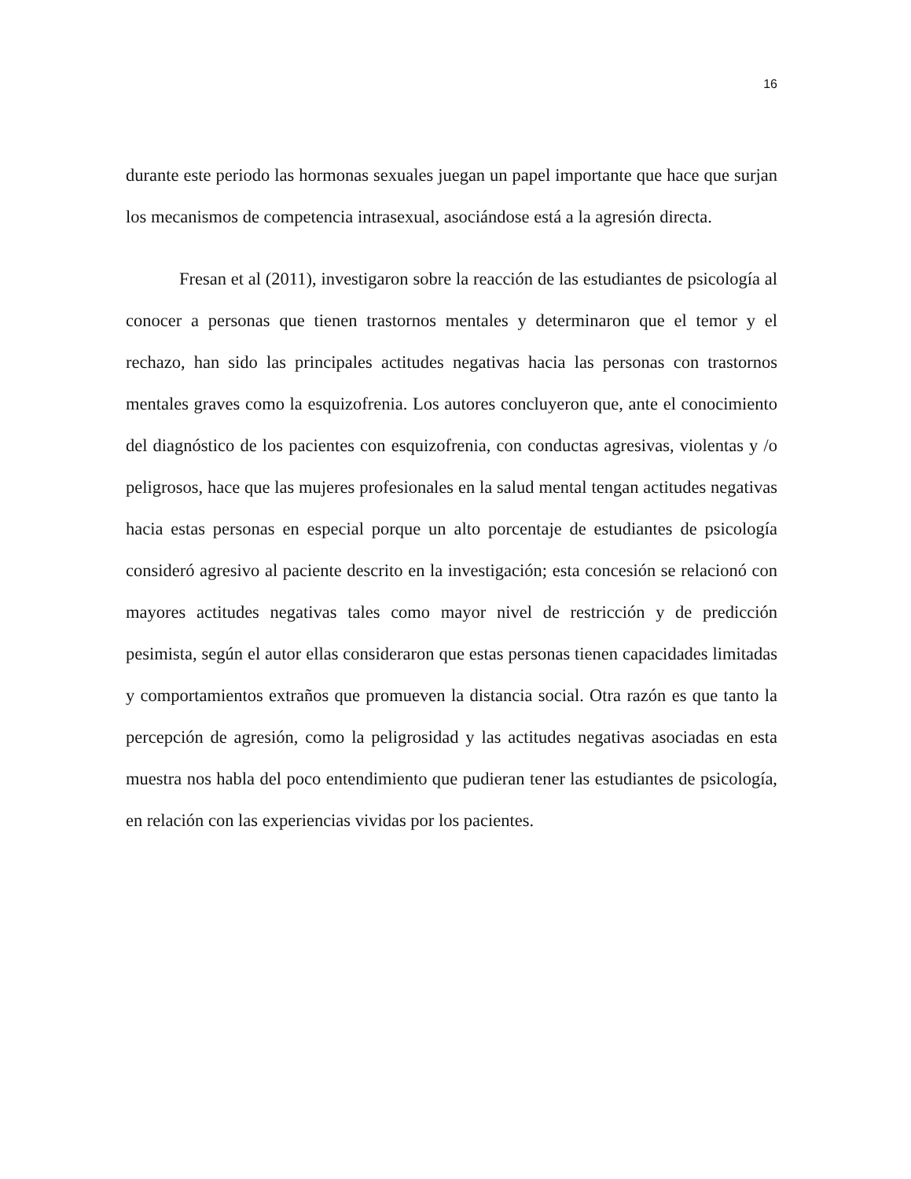16
durante este periodo las hormonas sexuales juegan un papel importante que hace que surjan los mecanismos de competencia intrasexual, asociándose está a la agresión directa.
Fresan et al (2011), investigaron sobre la reacción de las estudiantes de psicología al conocer a personas que tienen trastornos mentales y determinaron que el temor y el rechazo, han sido las principales actitudes negativas hacia las personas con trastornos mentales graves como la esquizofrenia. Los autores concluyeron que, ante el conocimiento del diagnóstico de los pacientes con esquizofrenia, con conductas agresivas, violentas y /o peligrosos, hace que las mujeres profesionales en la salud mental tengan actitudes negativas hacia estas personas en especial porque un alto porcentaje de estudiantes de psicología consideró agresivo al paciente descrito en la investigación; esta concesión se relacionó con mayores actitudes negativas tales como mayor nivel de restricción y de predicción pesimista, según el autor ellas consideraron que estas personas tienen capacidades limitadas y comportamientos extraños que promueven la distancia social. Otra razón es que tanto la percepción de agresión, como la peligrosidad y las actitudes negativas asociadas en esta muestra nos habla del poco entendimiento que pudieran tener las estudiantes de psicología, en relación con las experiencias vividas por los pacientes.